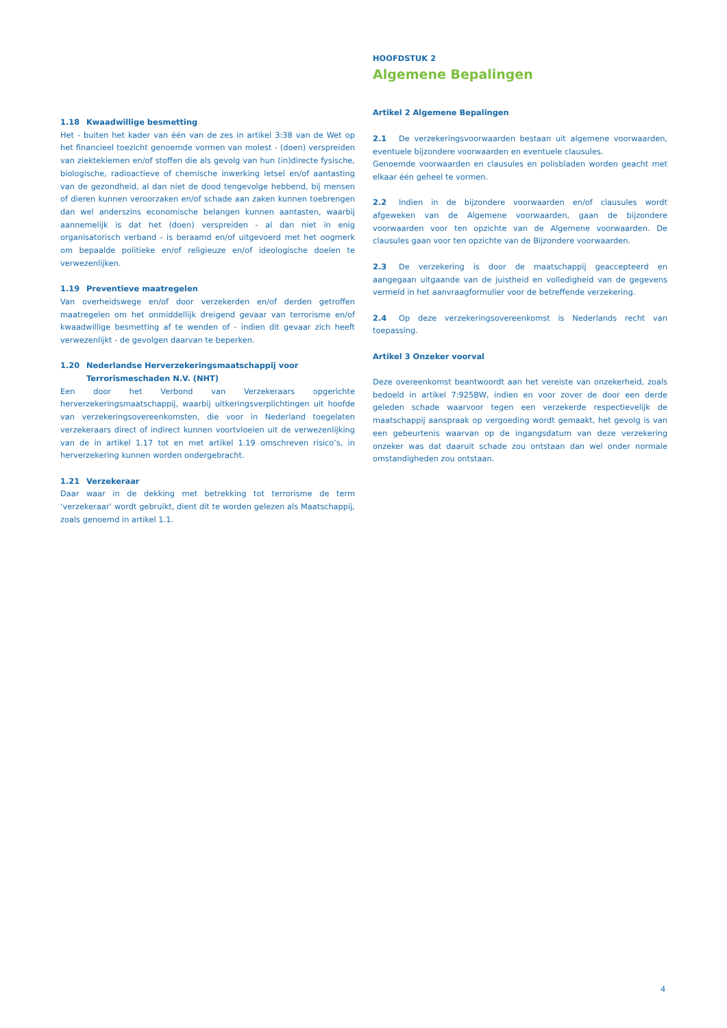1.18 Kwaadwillige besmetting
Het - buiten het kader van één van de zes in artikel 3:38 van de Wet op het financieel toezicht genoemde vormen van molest - (doen) verspreiden van ziektekiemen en/of stoffen die als gevolg van hun (in)directe fysische, biologische, radioactieve of chemische inwerking letsel en/of aantasting van de gezondheid, al dan niet de dood tengevolge hebbend, bij mensen of dieren kunnen veroorzaken en/of schade aan zaken kunnen toebrengen dan wel anderszins economische belangen kunnen aantasten, waarbij aannemelijk is dat het (doen) verspreiden - al dan niet in enig organisatorisch verband - is beraamd en/of uitgevoerd met het oogmerk om bepaalde politieke en/of religieuze en/of ideologische doelen te verwezenlijken.
1.19 Preventieve maatregelen
Van overheidswege en/of door verzekerden en/of derden getroffen maatregelen om het onmiddellijk dreigend gevaar van terrorisme en/of kwaadwillige besmetting af te wenden of - indien dit gevaar zich heeft verwezenlijkt - de gevolgen daarvan te beperken.
1.20 Nederlandse Herverzekeringsmaatschappij voor
Terrorismeschaden N.V. (NHT)
Een door het Verbond van Verzekeraars opgerichte herverzekeringsmaatschappij, waarbij uitkeringsverplichtingen uit hoofde van verzekeringsovereenkomsten, die voor in Nederland toegelaten verzekeraars direct of indirect kunnen voortvloeien uit de verwezenlijking van de in artikel 1.17 tot en met artikel 1.19 omschreven risico’s, in herverzekering kunnen worden ondergebracht.
1.21 Verzekeraar
Daar waar in de dekking met betrekking tot terrorisme de term ‘verzekeraar’ wordt gebruikt, dient dit te worden gelezen als Maatschappij, zoals genoemd in artikel 1.1.
HOOFDSTUK 2
Algemene Bepalingen
Artikel 2 Algemene Bepalingen
2.1 De verzekeringsvoorwaarden bestaan uit algemene voorwaarden, eventuele bijzondere voorwaarden en eventuele clausules.
Genoemde voorwaarden en clausules en polisbladen worden geacht met elkaar één geheel te vormen.
2.2 Indien in de bijzondere voorwaarden en/of clausules wordt afgeweken van de Algemene voorwaarden, gaan de bijzondere voorwaarden voor ten opzichte van de Algemene voorwaarden. De clausules gaan voor ten opzichte van de Bijzondere voorwaarden.
2.3 De verzekering is door de maatschappij geaccepteerd en aangegaan uitgaande van de juistheid en volledigheid van de gegevens vermeld in het aanvraagformulier voor de betreffende verzekering.
2.4 Op deze verzekeringsovereenkomst is Nederlands recht van toepassing.
Artikel 3 Onzeker voorval
Deze overeenkomst beantwoordt aan het vereiste van onzekerheid, zoals bedoeld in artikel 7:925BW, indien en voor zover de door een derde geleden schade waarvoor tegen een verzekerde respectievelijk de maatschappij aanspraak op vergoeding wordt gemaakt, het gevolg is van een gebeurtenis waarvan op de ingangsdatum van deze verzekering onzeker was dat daaruit schade zou ontstaan dan wel onder normale omstandigheden zou ontstaan.
4